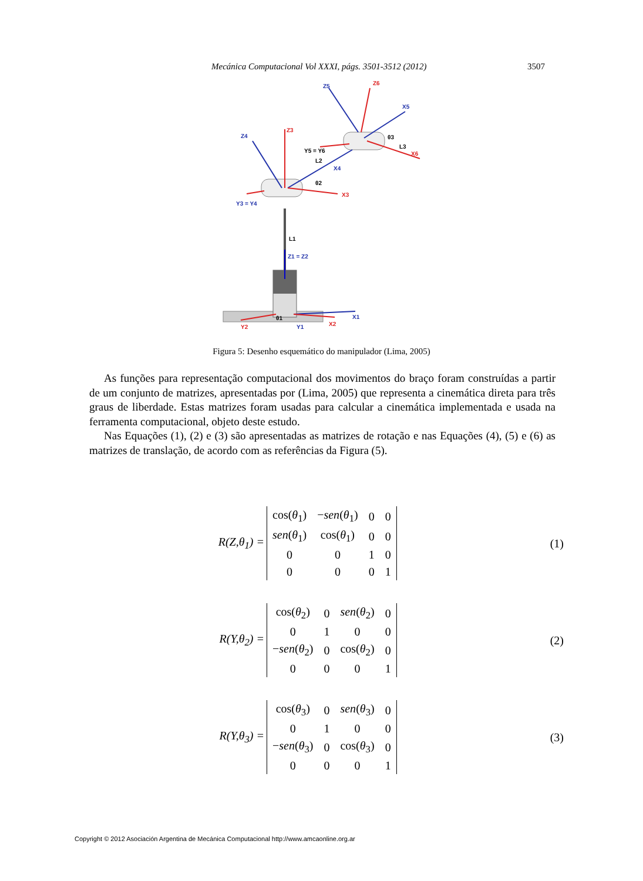Mecánica Computacional Vol XXXI, págs. 3501-3512 (2012) 3507
Z5
Z6
X5
Z4
Z3
Y5 = Y6
θ3
L3
X6
L2
X4
θ2
X3
Y3 = Y4
L1
Z1 = Z2
X1
θ1
Y2
Y1
X2
Figura 5: Desenho esquemático do manipulador (Lima, 2005)
As funções para representação computacional dos movimentos do braço foram construídas a partir de um conjunto de matrizes, apresentadas por (Lima, 2005) que representa a cinemática direta para três graus de liberdade. Estas matrizes foram usadas para calcular a cinemática implementada e usada na ferramenta computacional, objeto deste estudo.
Nas Equações (1), (2) e (3) são apresentadas as matrizes de rotação e nas Equações (4), (5) e (6) as matrizes de translação, de acordo com as referências da Figura (5).
R(Z,θ<sub>1</sub>) =
| cos( θ<sub>1</sub>) | − sen ( θ<sub>1</sub>) | 0 | 0 |
| sen ( θ<sub>1</sub>) | cos( θ<sub>1</sub>) | 0 | 0 |
| 0 | 0 | 1 | 0 |
| 0 | 0 | 0 | 1 |
(1)
R(Y,θ<sub>2</sub>) =
| cos( θ<sub>2</sub>) | 0 | sen ( θ<sub>2</sub>) | 0 |
| 0 | 1 | 0 | 0 |
| − sen ( θ<sub>2</sub>) | 0 | cos( θ<sub>2</sub>) | 0 |
| 0 | 0 | 0 | 1 |
(2)
R(Y,θ<sub>3</sub>) =
| cos( θ<sub>3</sub>) | 0 | sen ( θ<sub>3</sub>) | 0 |
| 0 | 1 | 0 | 0 |
| − sen ( θ<sub>3</sub>) | 0 | cos( θ<sub>3</sub>) | 0 |
| 0 | 0 | 0 | 1 |
(3)
Copyright © 2012 Asociación Argentina de Mecánica Computacional http://www.amcaonline.org.ar